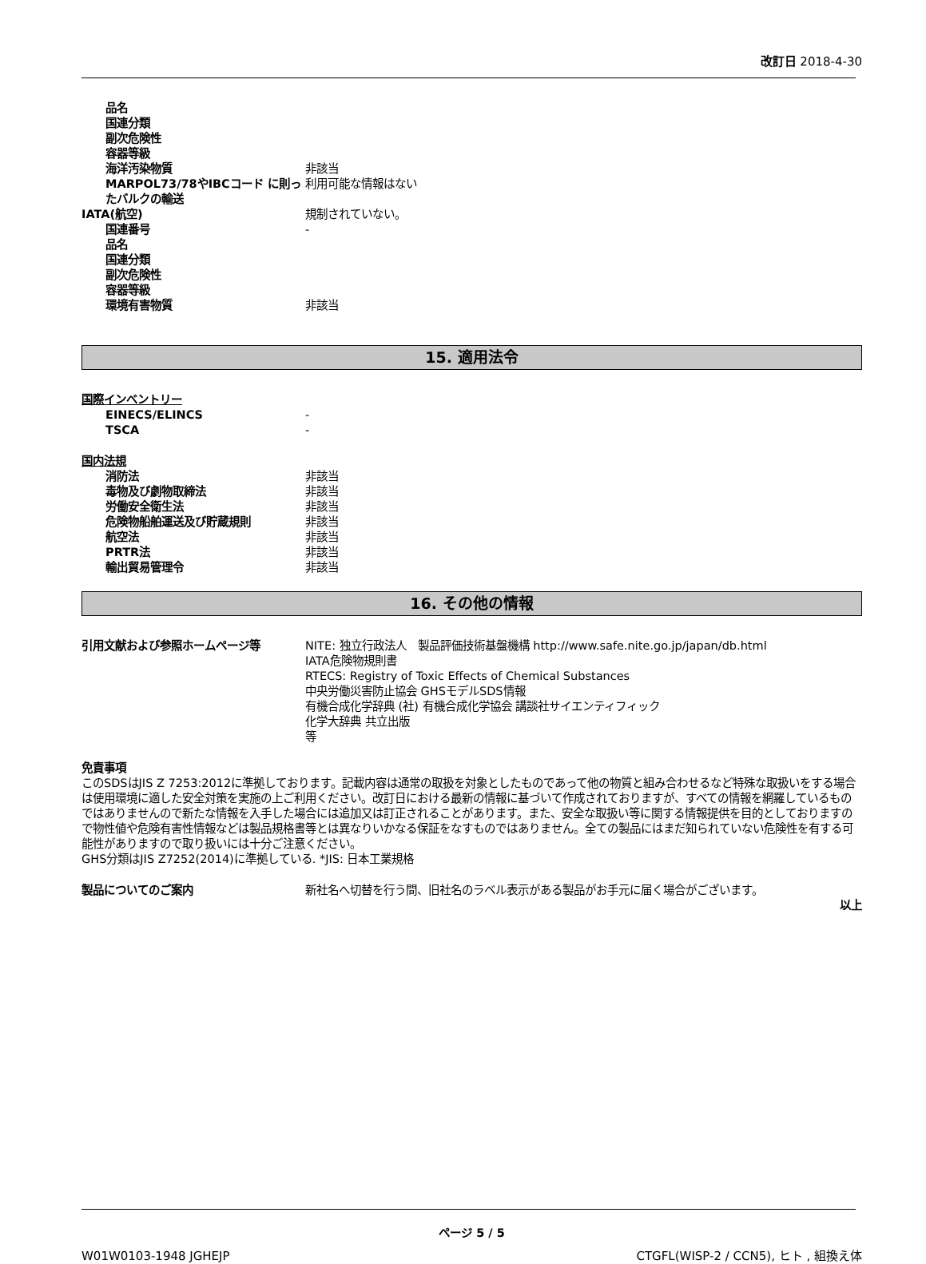改訂日 2018-4-30
品名
国連分類
副次危険性
容器等級
海洋汚染物質 非該当
MARPOL73/78やIBCコード に則ったバルクの輸送
利用可能な情報はない
IATA(航空) 規制されていない。
国連番号 -
品名
国連分類
副次危険性
容器等級
環境有害物質 非該当
15. 適用法令
国際インベントリー
EINECS/ELINCS -
TSCA -
国内法規
消防法 非該当
毒物及び劇物取締法 非該当
労働安全衛生法 非該当
危険物船舶運送及び貯蔵規則 非該当
航空法 非該当
PRTR法 非該当
輸出貿易管理令 非該当
16. その他の情報
引用文献および参照ホームページ等 NITE: 独立行政法人　製品評価技術基盤機構 http://www.safe.nite.go.jp/japan/db.html
IATA危険物規則書
RTECS: Registry of Toxic Effects of Chemical Substances
中央労働災害防止協会 GHSモデルSDS情報
有機合成化学辞典 (社) 有機合成化学協会 講談社サイエンティフィック
化学大辞典 共立出版
等
免責事項
このSDSはJIS Z 7253:2012に準拠しております。記載内容は通常の取扱を対象としたものであって他の物質と組み合わせるなど特殊な取扱いをする場合は使用環境に適した安全対策を実施の上ご利用ください。改訂日における最新の情報に基づいて作成されておりますが、すべての情報を網羅しているものではありませんので新たな情報を入手した場合には追加又は訂正されることがあります。また、安全な取扱い等に関する情報提供を目的としておりますので物性値や危険有害性情報などは製品規格書等とは異なりいかなる保証をなすものではありません。全ての製品にはまだ知られていない危険性を有する可能性がありますので取り扱いには十分ご注意ください。
GHS分類はJIS Z7252(2014)に準拠している. *JIS: 日本工業規格
製品についてのご案内 新社名へ切替を行う間、旧社名のラベル表示がある製品がお手元に届く場合がございます。
以上
ページ 5 / 5
W01W0103-1948 JGHEJP CTGFL(WISP-2 / CCN5), ヒト , 組換え体